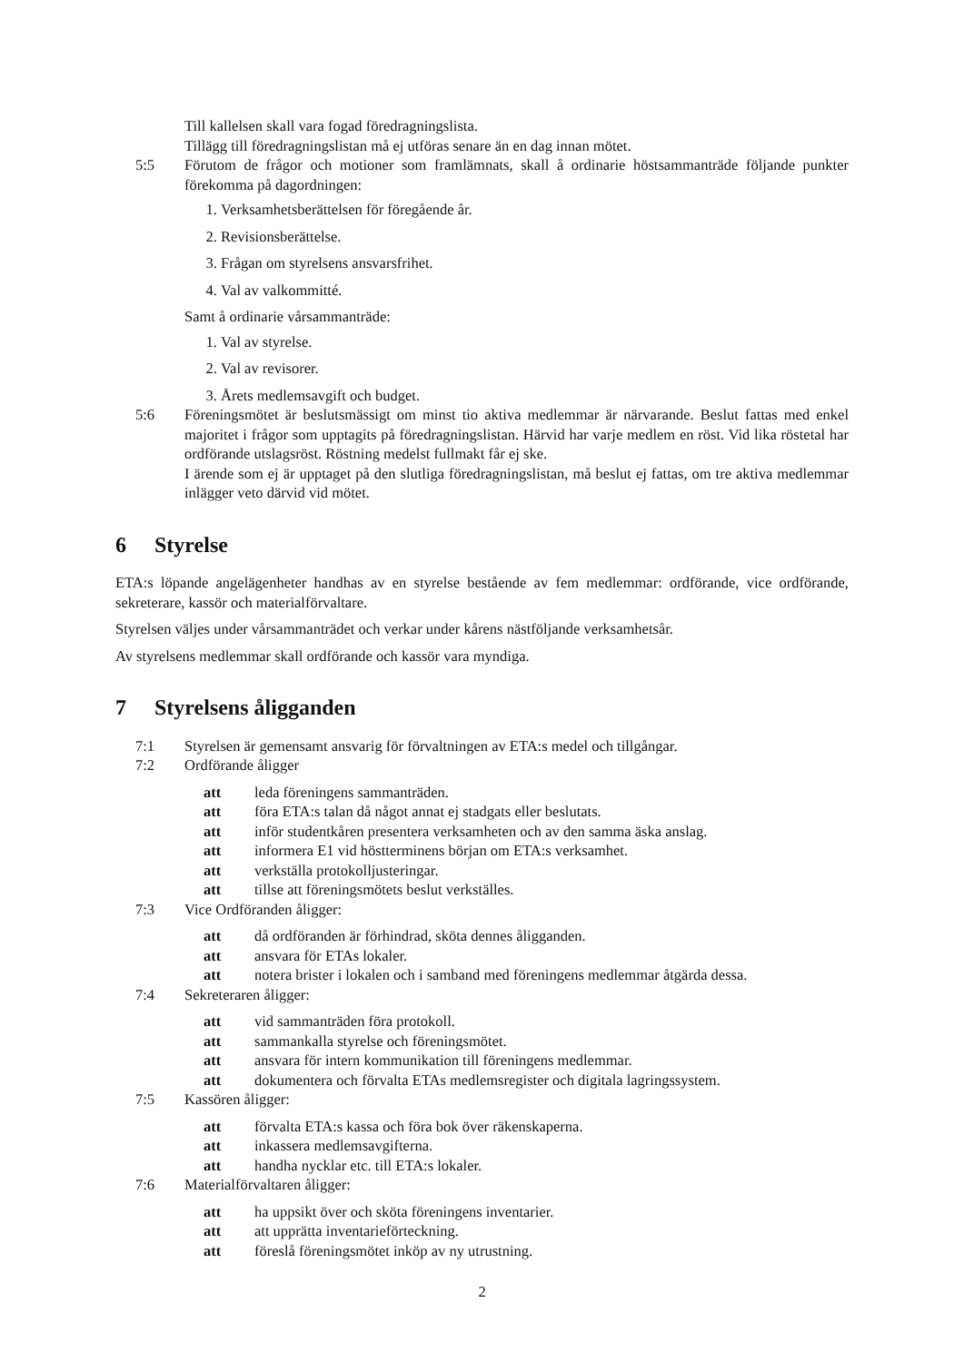Till kallelsen skall vara fogad föredragningslista.
Tillägg till föredragningslistan må ej utföras senare än en dag innan mötet.
5:5 Förutom de frågor och motioner som framlämnats, skall å ordinarie höstsammanträde följande punkter förekomma på dagordningen:
1. Verksamhetsberättelsen för föregående år.
2. Revisionsberättelse.
3. Frågan om styrelsens ansvarsfrihet.
4. Val av valkommitté.
Samt å ordinarie vårsammanträde:
1. Val av styrelse.
2. Val av revisorer.
3. Årets medlemsavgift och budget.
5:6 Föreningsmötet är beslutsmässigt om minst tio aktiva medlemmar är närvarande. Beslut fattas med enkel majoritet i frågor som upptagits på föredragningslistan. Härvid har varje medlem en röst. Vid lika röstetal har ordförande utslagsröst. Röstning medelst fullmakt får ej ske.
I ärende som ej är upptaget på den slutliga föredragningslistan, må beslut ej fattas, om tre aktiva medlemmar inlägger veto därvid vid mötet.
6 Styrelse
ETA:s löpande angelägenheter handhas av en styrelse bestående av fem medlemmar: ordförande, vice ordförande, sekreterare, kassör och materialförvaltare.
Styrelsen väljes under vårsammanträdet och verkar under kårens nästföljande verksamhetsår.
Av styrelsens medlemmar skall ordförande och kassör vara myndiga.
7 Styrelsens åligganden
7:1 Styrelsen är gemensamt ansvarig för förvaltningen av ETA:s medel och tillgångar.
7:2 Ordförande åligger
att leda föreningens sammanträden.
att föra ETA:s talan då något annat ej stadgats eller beslutats.
att inför studentkåren presentera verksamheten och av den samma äska anslag.
att informera E1 vid höstterminens början om ETA:s verksamhet.
att verkställa protokolljusteringar.
att tillse att föreningsmötets beslut verkställes.
7:3 Vice Ordföranden åligger:
att då ordföranden är förhindrad, sköta dennes åligganden.
att ansvara för ETAs lokaler.
att notera brister i lokalen och i samband med föreningens medlemmar åtgärda dessa.
7:4 Sekreteraren åligger:
att vid sammanträden föra protokoll.
att sammankalla styrelse och föreningsmötet.
att ansvara för intern kommunikation till föreningens medlemmar.
att dokumentera och förvalta ETAs medlemsregister och digitala lagringssystem.
7:5 Kassören åligger:
att förvalta ETA:s kassa och föra bok över räkenskaperna.
att inkassera medlemsavgifterna.
att handha nycklar etc. till ETA:s lokaler.
7:6 Materialförvaltaren åligger:
att ha uppsikt över och sköta föreningens inventarier.
att att upprätta inventarieförteckning.
att föreslå föreningsmötet inköp av ny utrustning.
2